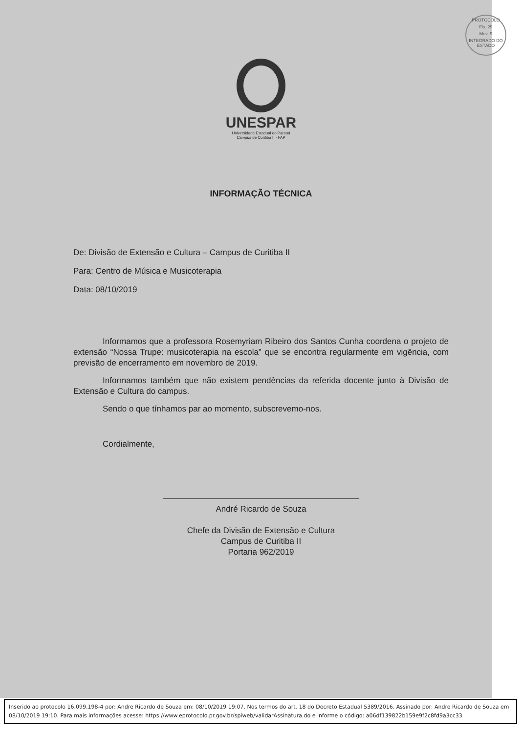PROTOCOLO
Fls. 29
Mov. 9
INTEGRADO DO ESTADO
UNESPAR
Universidade Estadual do Paraná
Campus de Curitiba II - FAP
INFORMAÇÃO TÉCNICA
De: Divisão de Extensão e Cultura – Campus de Curitiba II
Para: Centro de Música e Musicoterapia
Data: 08/10/2019
Informamos que a professora Rosemyriam Ribeiro dos Santos Cunha coordena o projeto de extensão “Nossa Trupe: musicoterapia na escola” que se encontra regularmente em vigência, com previsão de encerramento em novembro de 2019.
Informamos também que não existem pendências da referida docente junto à Divisão de Extensão e Cultura do campus.
Sendo o que tínhamos par ao momento, subscrevemo-nos.
Cordialmente,
André Ricardo de Souza
Chefe da Divisão de Extensão e Cultura
Campus de Curitiba II
Portaria 962/2019
Inserido ao protocolo 16.099.198-4 por: Andre Ricardo de Souza em: 08/10/2019 19:07. Nos termos do art. 18 do Decreto Estadual 5389/2016. Assinado por: Andre Ricardo de Souza em 08/10/2019 19:10. Para mais informações acesse: https://www.eprotocolo.pr.gov.br/spiweb/validarAssinatura.do e informe o código: a06df139822b159e9f2c8fd9a3cc33